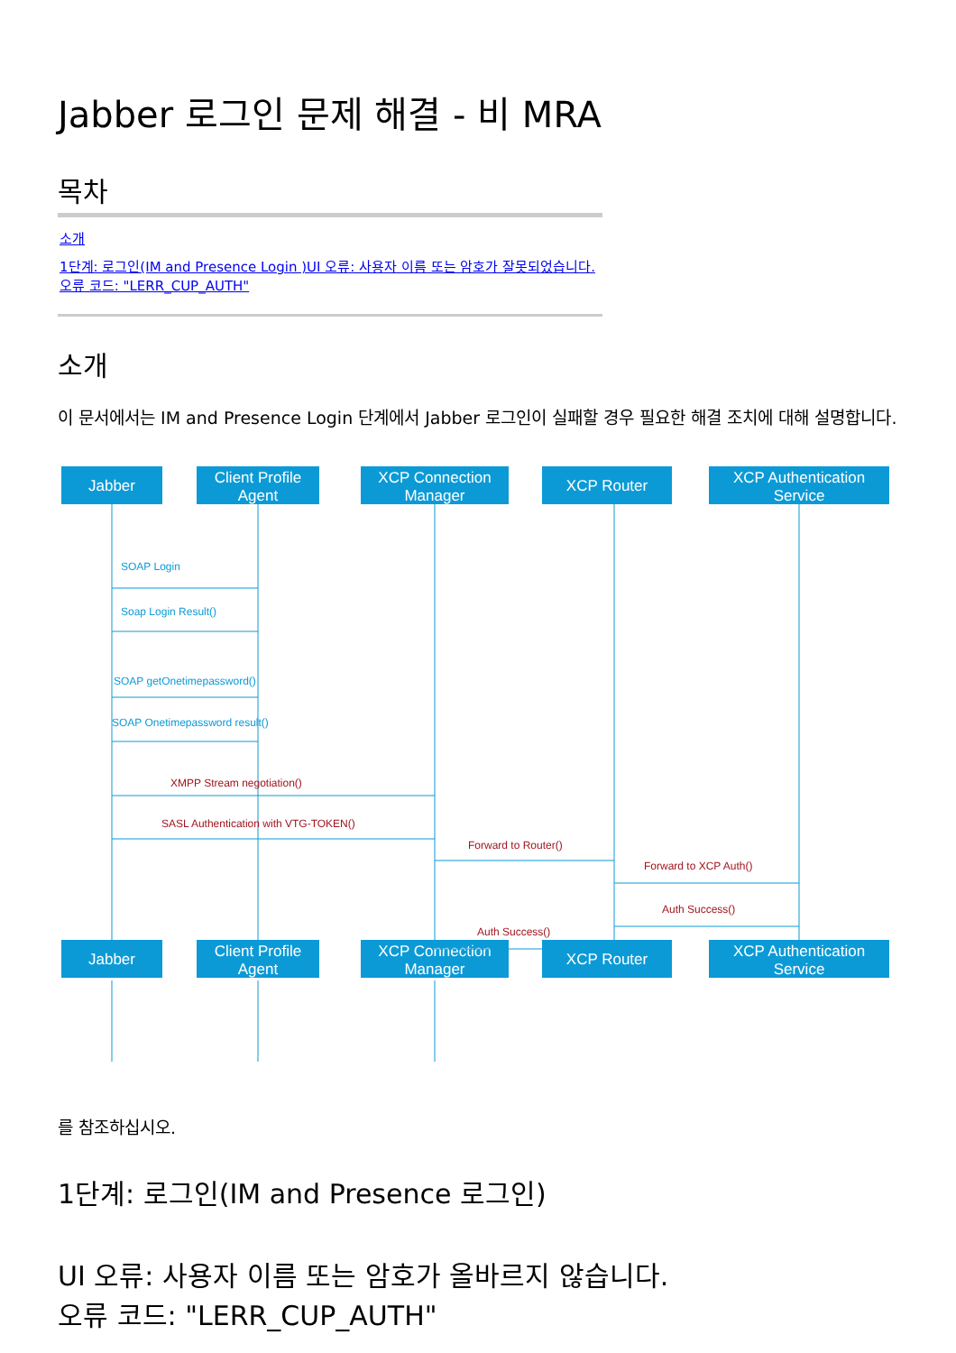Jabber 로그인 문제 해결 - 비 MRA
목차
소개
1단계: 로그인(IM and Presence Login )UI 오류: 사용자 이름 또는 암호가 잘못되었습니다.오류 코드: "LERR_CUP_AUTH"
소개
이 문서에서는 IM and Presence Login 단계에서 Jabber 로그인이 실패할 경우 필요한 해결 조치에 대해 설명합니다.
Jabber
Client Profile
Agent
XCP Connection
Manager
XCP Router
XCP Authentication
Service
Jabber
Client Profile
Agent
XCP Connection
Manager
XCP Router
XCP Authentication
Service
SOAP Login
Soap Login Result()
SOAP getOnetimepassword()
SOAP Onetimepassword result()
XMPP Stream negotiation()
SASL Authentication with VTG-TOKEN()
Forward to Router()
Forward to XCP Auth()
Auth Success()
Auth Success()
를 참조하십시오.
1단계: 로그인(IM and Presence 로그인)
UI 오류: 사용자 이름 또는 암호가 올바르지 않습니다.
오류 코드: "LERR_CUP_AUTH"